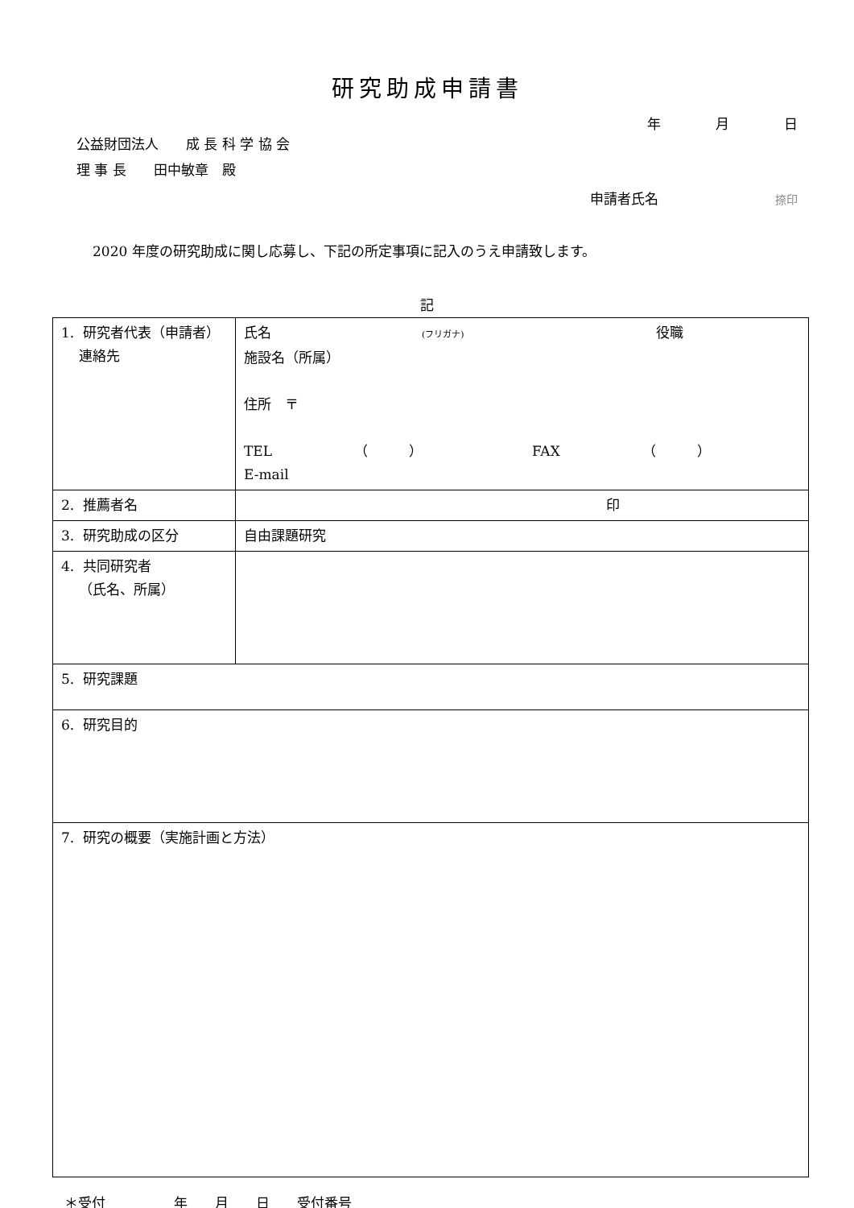研究助成申請書
年　　　　月　　　　日
公益財団法人　　成 長 科 学 協 会
理 事 長　　田中敏章　殿
申請者氏名 捺印
2020 年度の研究助成に関し応募し、下記の所定事項に記入のうえ申請致します。
記
| 1. 研究者代表（申請者） 連絡先 | 氏名 (フリガナ) 役職 施設名（所属） 住所 〒 TEL （ ） FAX （ ） E-mail |
| 2. 推薦者名 | 印 |
| 3. 研究助成の区分 | 自由課題研究 |
| 4. 共同研究者 （氏名、所属） | |
| 5. 研究課題 | |
| 6. 研究目的 | |
| 7. 研究の概要（実施計画と方法） | |
＊受付　　　　　年　　月　　日　　受付番号